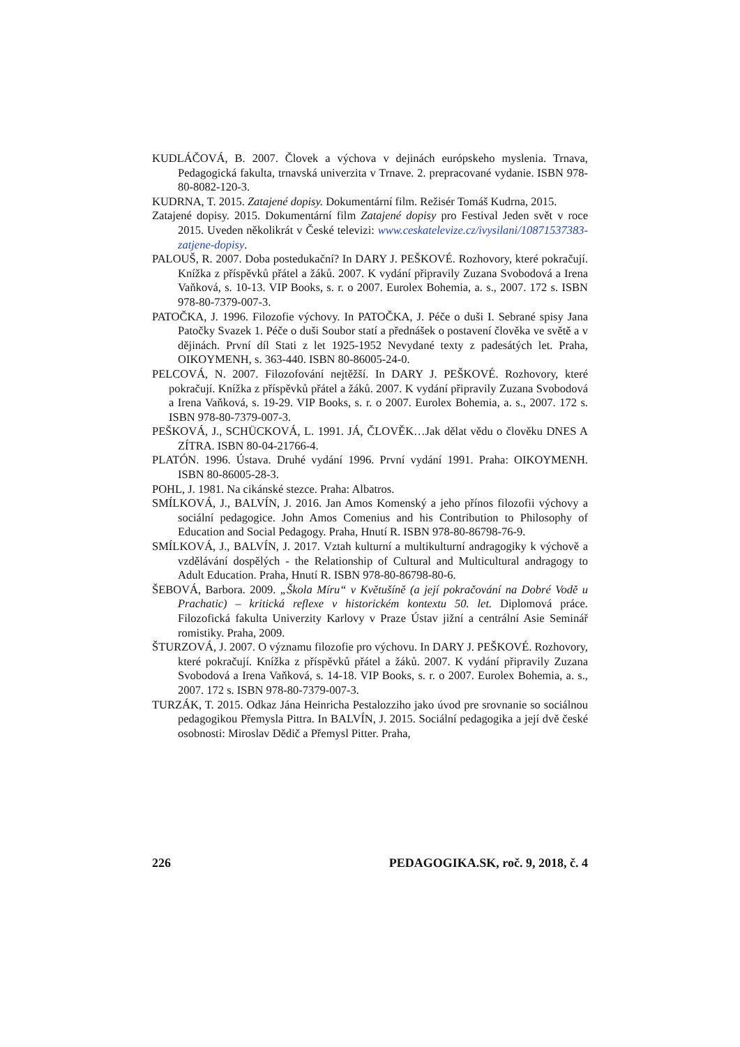KUDLÁČOVÁ, B. 2007. Človek a výchova v dejinách európskeho myslenia. Trnava, Pedagogická fakulta, trnavská univerzita v Trnave. 2. prepracované vydanie. ISBN 978-80-8082-120-3.
KUDRNA, T. 2015. Zatajené dopisy. Dokumentární film. Režisér Tomáš Kudrna, 2015.
Zatajené dopisy. 2015. Dokumentární film Zatajené dopisy pro Festival Jeden svět v roce 2015. Uveden několikrát v České televizi: www.ceskatelevize.cz/ivysilani/10871537383-zatjene-dopisy.
PALOUŠ, R. 2007. Doba postedukační? In DARY J. PEŠKOVÉ. Rozhovory, které pokračují. Knížka z příspěvků přátel a žáků. 2007. K vydání připravily Zuzana Svobodová a Irena Vaňková, s. 10-13. VIP Books, s. r. o 2007. Eurolex Bohemia, a. s., 2007. 172 s. ISBN 978-80-7379-007-3.
PATOČKA, J. 1996. Filozofie výchovy. In PATOČKA, J. Péče o duši I. Sebrané spisy Jana Patočky Svazek 1. Péče o duši Soubor statí a přednášek o postavení člověka ve světě a v dějinách. První díl Stati z let 1925-1952 Nevydané texty z padesátých let. Praha, OIKOYMENH, s. 363-440. ISBN 80-86005-24-0.
PELCOVÁ, N. 2007. Filozofování nejtěžší. In DARY J. PEŠKOVÉ. Rozhovory, které pokračují. Knížka z příspěvků přátel a žáků. 2007. K vydání připravily Zuzana Svobodová a Irena Vaňková, s. 19-29. VIP Books, s. r. o 2007. Eurolex Bohemia, a. s., 2007. 172 s. ISBN 978-80-7379-007-3.
PEŠKOVÁ, J., SCHÜCKOVÁ, L. 1991. JÁ, ČLOVĚK…Jak dělat vědu o člověku DNES A ZÍTRA. ISBN 80-04-21766-4.
PLATÓN. 1996. Ústava. Druhé vydání 1996. První vydání 1991. Praha: OIKOYMENH. ISBN 80-86005-28-3.
POHL, J. 1981. Na cikánské stezce. Praha: Albatros.
SMÍLKOVÁ, J., BALVÍN, J. 2016. Jan Amos Komenský a jeho přínos filozofii výchovy a sociální pedagogice. John Amos Comenius and his Contribution to Philosophy of Education and Social Pedagogy. Praha, Hnutí R. ISBN 978-80-86798-76-9.
SMÍLKOVÁ, J., BALVÍN, J. 2017. Vztah kulturní a multikulturní andragogiky k výchově a vzdělávání dospělých - the Relationship of Cultural and Multicultural andragogy to Adult Education. Praha, Hnutí R. ISBN 978-80-86798-80-6.
ŠEBOVÁ, Barbora. 2009. „Škola Míru“ v Květušíně (a její pokračování na Dobré Vodě u Prachatic) – kritická reflexe v historickém kontextu 50. let. Diplomová práce. Filozofická fakulta Univerzity Karlovy v Praze Ústav jižní a centrální Asie Seminář romistiky. Praha, 2009.
ŠTURZOVÁ, J. 2007. O významu filozofie pro výchovu. In DARY J. PEŠKOVÉ. Rozhovory, které pokračují. Knížka z příspěvků přátel a žáků. 2007. K vydání připravily Zuzana Svobodová a Irena Vaňková, s. 14-18. VIP Books, s. r. o 2007. Eurolex Bohemia, a. s., 2007. 172 s. ISBN 978-80-7379-007-3.
TURZÁK, T. 2015. Odkaz Jána Heinricha Pestalozziho jako úvod pre srovnanie so sociálnou pedagogikou Přemysla Pittra. In BALVÍN, J. 2015. Sociální pedagogika a její dvě české osobnosti: Miroslav Dědič a Přemysl Pitter. Praha,
226 PEDAGOGIKA.SK, roč. 9, 2018, č. 4